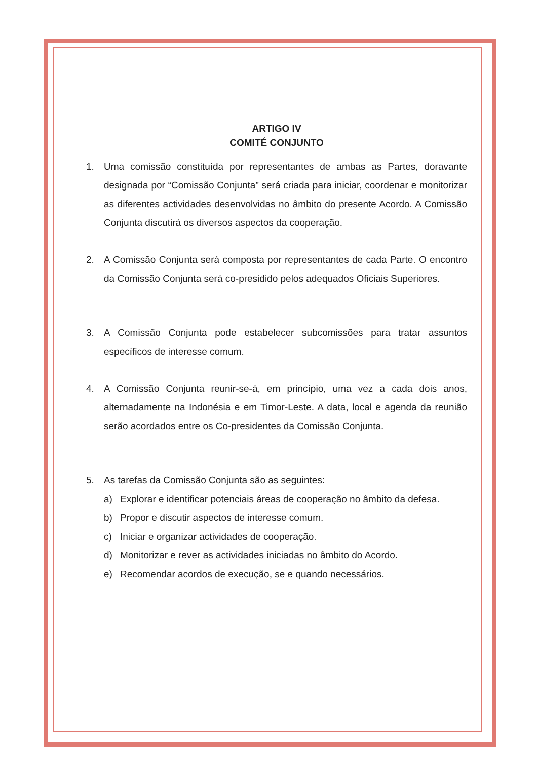ARTIGO IV
COMITÉ CONJUNTO
1. Uma comissão constituída por representantes de ambas as Partes, doravante designada por “Comissão Conjunta” será criada para iniciar, coordenar e monitorizar as diferentes actividades desenvolvidas no âmbito do presente Acordo. A Comissão Conjunta discutirá os diversos aspectos da cooperação.
2. A Comissão Conjunta será composta por representantes de cada Parte. O encontro da Comissão Conjunta será co-presidido pelos adequados Oficiais Superiores.
3. A Comissão Conjunta pode estabelecer subcomissões para tratar assuntos específicos de interesse comum.
4. A Comissão Conjunta reunir-se-á, em princípio, uma vez a cada dois anos, alternadamente na Indonésia e em Timor-Leste. A data, local e agenda da reunião serão acordados entre os Co-presidentes da Comissão Conjunta.
5. As tarefas da Comissão Conjunta são as seguintes:
a) Explorar e identificar potenciais áreas de cooperação no âmbito da defesa.
b) Propor e discutir aspectos de interesse comum.
c) Iniciar e organizar actividades de cooperação.
d) Monitorizar e rever as actividades iniciadas no âmbito do Acordo.
e) Recomendar acordos de execução, se e quando necessários.